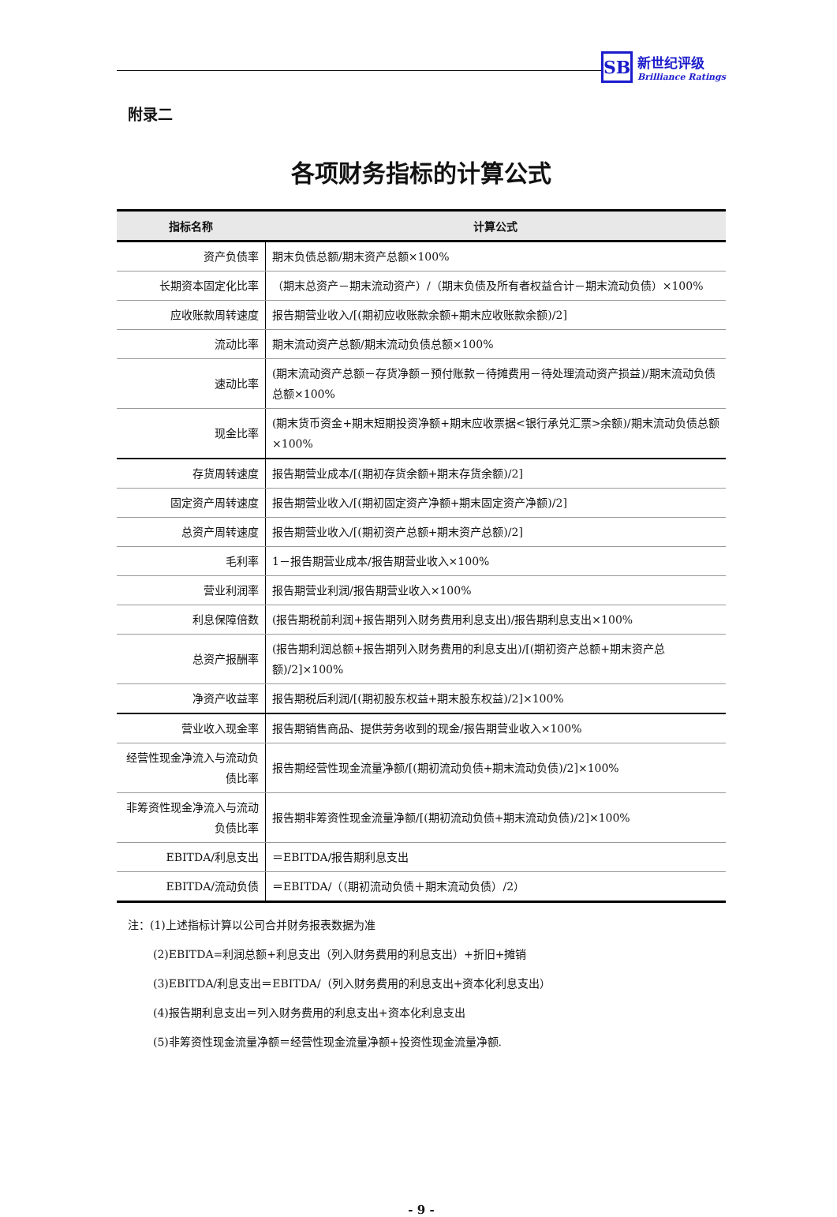SB
新世纪评级
Brilliance Ratings
附录二
各项财务指标的计算公式
| 指标名称 | 计算公式 |
| --- | --- |
| 资产负债率 | 期末负债总额/期末资产总额×100% |
| 长期资本固定化比率 | （期末总资产－期末流动资产）/（期末负债及所有者权益合计－期末流动负债）×100% |
| 应收账款周转速度 | 报告期营业收入/[(期初应收账款余额+期末应收账款余额)/2] |
| 流动比率 | 期末流动资产总额/期末流动负债总额×100% |
| 速动比率 | (期末流动资产总额－存货净额－预付账款－待摊费用－待处理流动资产损益)/期末流动负债总额×100% |
| 现金比率 | (期末货币资金+期末短期投资净额+期末应收票据<银行承兑汇票>余额)/期末流动负债总额×100% |
| 存货周转速度 | 报告期营业成本/[(期初存货余额+期末存货余额)/2] |
| 固定资产周转速度 | 报告期营业收入/[(期初固定资产净额+期末固定资产净额)/2] |
| 总资产周转速度 | 报告期营业收入/[(期初资产总额+期末资产总额)/2] |
| 毛利率 | 1－报告期营业成本/报告期营业收入×100% |
| 营业利润率 | 报告期营业利润/报告期营业收入×100% |
| 利息保障倍数 | (报告期税前利润+报告期列入财务费用利息支出)/报告期利息支出×100% |
| 总资产报酬率 | (报告期利润总额+报告期列入财务费用的利息支出)/[(期初资产总额+期末资产总额)/2]×100% |
| 净资产收益率 | 报告期税后利润/[(期初股东权益+期末股东权益)/2]×100% |
| 营业收入现金率 | 报告期销售商品、提供劳务收到的现金/报告期营业收入×100% |
| 经营性现金净流入与流动负债比率 | 报告期经营性现金流量净额/[(期初流动负债+期末流动负债)/2]×100% |
| 非筹资性现金净流入与流动负债比率 | 报告期非筹资性现金流量净额/[(期初流动负债+期末流动负债)/2]×100% |
| EBITDA/利息支出 | ＝EBITDA/报告期利息支出 |
| EBITDA/流动负债 | ＝EBITDA/（（期初流动负债＋期末流动负债）/2） |
注：(1)上述指标计算以公司合并财务报表数据为准
(2)EBITDA=利润总额+利息支出（列入财务费用的利息支出）+折旧+摊销
(3)EBITDA/利息支出＝EBITDA/（列入财务费用的利息支出+资本化利息支出）
(4)报告期利息支出＝列入财务费用的利息支出+资本化利息支出
(5)非筹资性现金流量净额＝经营性现金流量净额+投资性现金流量净额.
- 9 -